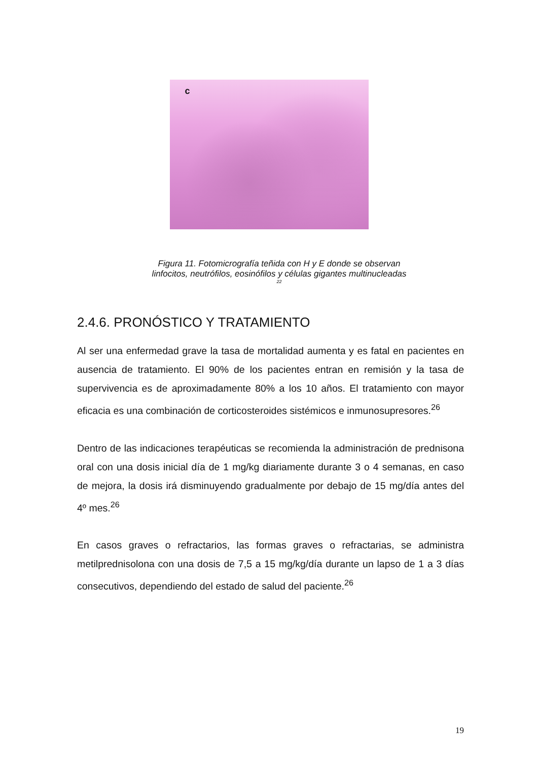c
Figura 11. Fotomicrografía teñida con H y E donde se observan
linfocitos, neutrófilos, eosinófilos y células gigantes multinucleadas
22
2.4.6. PRONÓSTICO Y TRATAMIENTO
Al ser una enfermedad grave la tasa de mortalidad aumenta y es fatal en pacientes en ausencia de tratamiento. El 90% de los pacientes entran en remisión y la tasa de supervivencia es de aproximadamente 80% a los 10 años. El tratamiento con mayor eficacia es una combinación de corticosteroides sistémicos e inmunosupresores.<sup>26</sup>
Dentro de las indicaciones terapéuticas se recomienda la administración de prednisona oral con una dosis inicial día de 1 mg/kg diariamente durante 3 o 4 semanas, en caso de mejora, la dosis irá disminuyendo gradualmente por debajo de 15 mg/día antes del 4º mes.<sup>26</sup>
En casos graves o refractarios, las formas graves o refractarias, se administra metilprednisolona con una dosis de 7,5 a 15 mg/kg/día durante un lapso de 1 a 3 días consecutivos, dependiendo del estado de salud del paciente.<sup>26</sup>
19